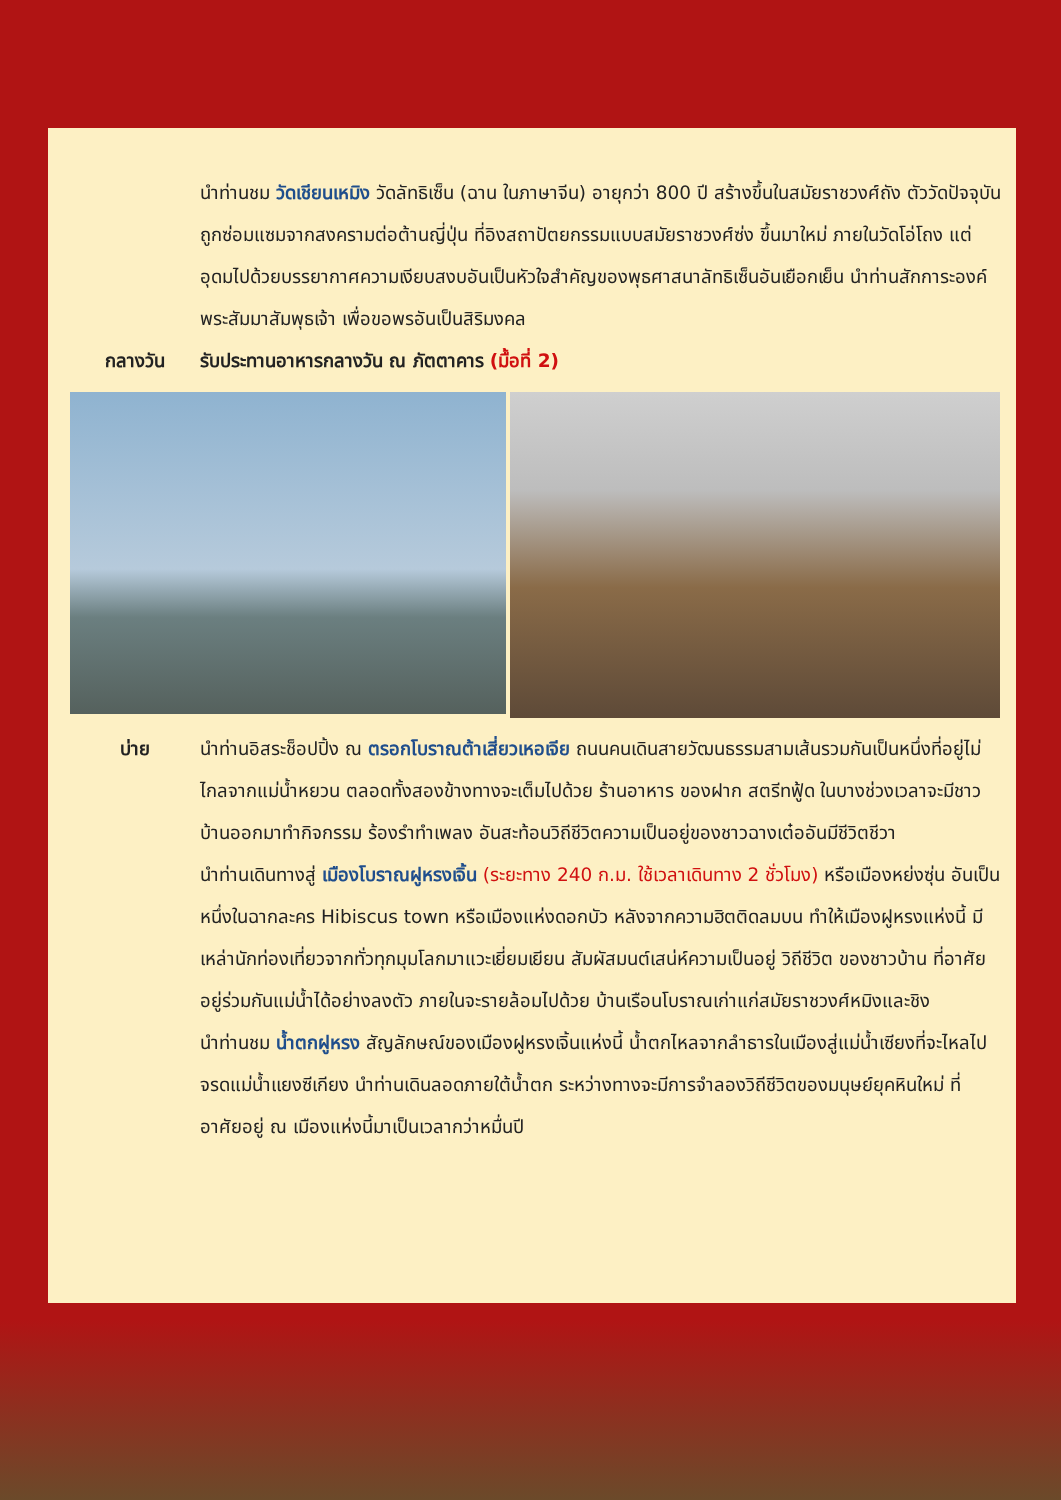นำท่านชม วัดเชียนเหมิง วัดลัทธิเซ็น (ฉาน ในภาษาจีน) อายุกว่า 800 ปี สร้างขึ้นในสมัยราชวงศ์ถัง ตัววัดปัจจุบันถูกซ่อมแซมจากสงครามต่อต้านญี่ปุ่น ที่อิงสถาปัตยกรรมแบบสมัยราชวงศ์ซ่ง ขึ้นมาใหม่ ภายในวัดโอ่โถง แต่อุดมไปด้วยบรรยากาศความเงียบสงบอันเป็นหัวใจสำคัญของพุธศาสนาลัทธิเซ็นอันเยือกเย็น นำท่านสักการะองค์พระสัมมาสัมพุธเจ้า เพื่อขอพรอันเป็นสิริมงคล
กลางวัน รับประทานอาหารกลางวัน ณ ภัตตาคาร (มื้อที่ 2)
บ่าย นำท่านอิสระช็อปปิ้ง ณ ตรอกโบราณต้าเสี่ยวเหอเจีย ถนนคนเดินสายวัฒนธรรมสามเส้นรวมกันเป็นหนึ่งที่อยู่ไม่ไกลจากแม่น้ำหยวน ตลอดทั้งสองข้างทางจะเต็มไปด้วย ร้านอาหาร ของฝาก สตรีทฟู้ด ในบางช่วงเวลาจะมีชาวบ้านออกมาทำกิจกรรม ร้องรำทำเพลง อันสะท้อนวิถีชีวิตความเป็นอยู่ของชาวฉางเต๋ออันมีชีวิตชีวา
นำท่านเดินทางสู่ เมืองโบราณฝูหรงเจิ้น (ระยะทาง 240 ก.ม. ใช้เวลาเดินทาง 2 ชั่วโมง) หรือเมืองหย่งซุ่น อันเป็นหนึ่งในฉากละคร Hibiscus town หรือเมืองแห่งดอกบัว หลังจากความฮิตติดลมบน ทำให้เมืองฝูหรงแห่งนี้ มีเหล่านักท่องเที่ยวจากทั่วทุกมุมโลกมาแวะเยี่ยมเยียน สัมผัสมนต์เสน่ห์ความเป็นอยู่ วิถีชีวิต ของชาวบ้าน ที่อาศัยอยู่ร่วมกันแม่น้ำได้อย่างลงตัว ภายในจะรายล้อมไปด้วย บ้านเรือนโบราณเก่าแก่สมัยราชวงศ์หมิงและชิง
นำท่านชม น้ำตกฝูหรง สัญลักษณ์ของเมืองฝูหรงเจิ้นแห่งนี้ น้ำตกไหลจากลำธารในเมืองสู่แม่น้ำเซียงที่จะไหลไปจรดแม่น้ำแยงซีเกียง นำท่านเดินลอดภายใต้น้ำตก ระหว่างทางจะมีการจำลองวิถีชีวิตของมนุษย์ยุคหินใหม่ ที่อาศัยอยู่ ณ เมืองแห่งนี้มาเป็นเวลากว่าหมื่นปี